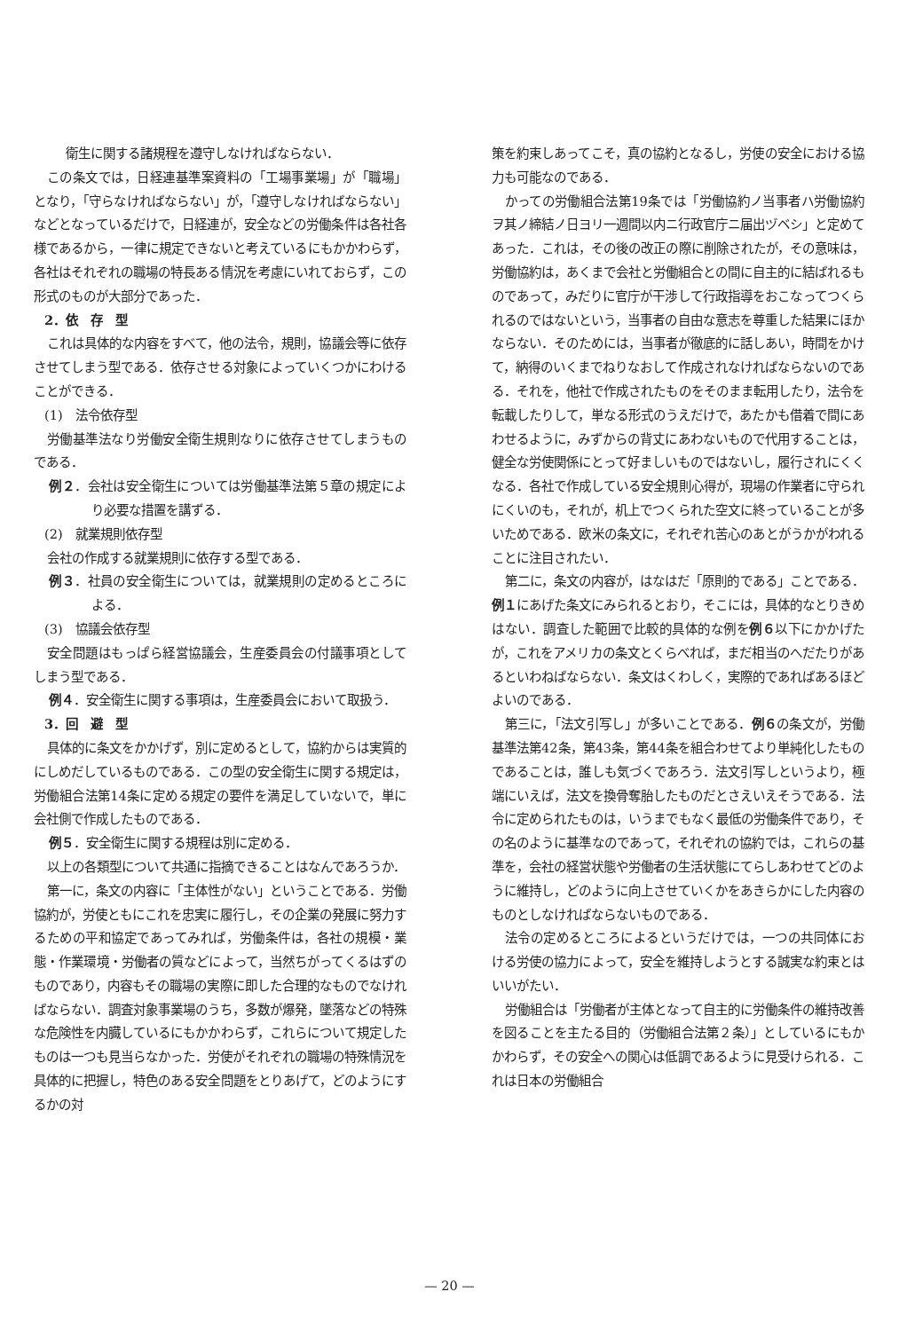衛生に関する諸規程を遵守しなければならない．
この条文では，日経連基準案資料の「工場事業場」が「職場」となり，「守らなければならない」が，「遵守しなければならない」などとなっているだけで，日経連が，安全などの労働条件は各社各様であるから，一律に規定できないと考えているにもかかわらず，各社はそれぞれの職場の特長ある情況を考慮にいれておらず，この形式のものが大部分であった．
2．依　存　型
これは具体的な内容をすべて，他の法令，規則，協議会等に依存させてしまう型である．依存させる対象によっていくつかにわけることができる．
(1)　法令依存型
労働基準法なり労働安全衛生規則なりに依存させてしまうものである．
例２．会社は安全衛生については労働基準法第５章の規定により必要な措置を講ずる．
(2)　就業規則依存型
会社の作成する就業規則に依存する型である．
例３．社員の安全衛生については，就業規則の定めるところによる．
(3)　協議会依存型
安全問題はもっぱら経営協議会，生産委員会の付議事項としてしまう型である．
例４．安全衛生に関する事項は，生産委員会において取扱う．
3．回　避　型
具体的に条文をかかげず，別に定めるとして，協約からは実質的にしめだしているものである．この型の安全衛生に関する規定は，労働組合法第14条に定める規定の要件を満足していないで，単に会社側で作成したものである．
例５．安全衛生に関する規程は別に定める．
以上の各類型について共通に指摘できることはなんであろうか．
第一に，条文の内容に「主体性がない」ということである．労働協約が，労使ともにこれを忠実に履行し，その企業の発展に努力するための平和協定であってみれば，労働条件は，各社の規模・業態・作業環境・労働者の質などによって，当然ちがってくるはずのものであり，内容もその職場の実際に即した合理的なものでなければならない．調査対象事業場のうち，多数が爆発，墜落などの特殊な危険性を内臓しているにもかかわらず，これらについて規定したものは一つも見当らなかった．労使がそれぞれの職場の特殊情況を具体的に把握し，特色のある安全問題をとりあげて，どのようにするかの対
策を約束しあってこそ，真の協約となるし，労使の安全における協力も可能なのである．
かっての労働組合法第19条では「労働協約ノ当事者ハ労働協約ヲ其ノ締結ノ日ヨリ一週間以内ニ行政官庁ニ届出ヅベシ」と定めてあった．これは，その後の改正の際に削除されたが，その意味は，労働協約は，あくまで会社と労働組合との間に自主的に結ばれるものであって，みだりに官庁が干渉して行政指導をおこなってつくられるのではないという，当事者の自由な意志を尊重した結果にほかならない．そのためには，当事者が徹底的に話しあい，時間をかけて，納得のいくまでねりなおして作成されなければならないのである．それを，他社で作成されたものをそのまま転用したり，法令を転載したりして，単なる形式のうえだけで，あたかも借着で間にあわせるように，みずからの背丈にあわないもので代用することは，健全な労使関係にとって好ましいものではないし，履行されにくくなる．各社で作成している安全規則心得が，現場の作業者に守られにくいのも，それが，机上でつくられた空文に終っていることが多いためである．欧米の条文に，それぞれ苦心のあとがうかがわれることに注目されたい．
第二に，条文の内容が，はなはだ「原則的である」ことである．例１にあげた条文にみられるとおり，そこには，具体的なとりきめはない．調査した範囲で比較的具体的な例を例６以下にかかげたが，これをアメリカの条文とくらべれば，まだ相当のへだたりがあるといわねばならない．条文はくわしく，実際的であればあるほどよいのである．
第三に，「法文引写し」が多いことである．例６の条文が，労働基準法第42条，第43条，第44条を組合わせてより単純化したものであることは，誰しも気づくであろう．法文引写しというより，極端にいえば，法文を換骨奪胎したものだとさえいえそうである．法令に定められたものは，いうまでもなく最低の労働条件であり，その名のように基準なのであって，それぞれの協約では，これらの基準を，会社の経営状態や労働者の生活状態にてらしあわせてどのように維持し，どのように向上させていくかをあきらかにした内容のものとしなければならないものである．
法令の定めるところによるというだけでは，一つの共同体における労使の協力によって，安全を維持しようとする誠実な約束とはいいがたい．
労働組合は「労働者が主体となって自主的に労働条件の維持改善を図ることを主たる目的（労働組合法第２条）」としているにもかかわらず，その安全への関心は低調であるように見受けられる．これは日本の労働組合
— 20 —